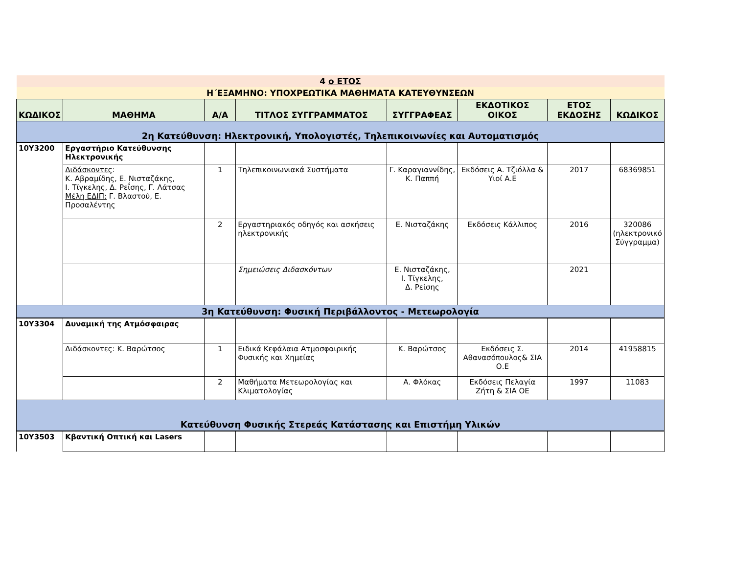| 4 ο ΕΤΟΣ | | | | | | | |
| Η΄ΕΞΑΜΗΝΟ: ΥΠΟΧΡΕΩΤΙΚΑ ΜΑΘΗΜΑΤΑ ΚΑΤΕΥΘΥΝΣΕΩΝ | | | | | | | |
| ΚΩΔΙΚΟΣ | ΜΑΘΗΜΑ | Α/Α | ΤΙΤΛΟΣ ΣΥΓΓΡΑΜΜΑΤΟΣ | ΣΥΓΓΡΑΦΕΑΣ | ΕΚΔΟΤΙΚΟΣ ΟΙΚΟΣ | ΕΤΟΣ ΕΚΔΟΣΗΣ | ΚΩΔΙΚΟΣ |
| 2η Κατεύθυνση: Ηλεκτρονική, Υπολογιστές, Τηλεπικοινωνίες και Αυτοματισμός | | | | | | | |
| 10Υ3200 | Εργαστήριο Κατεύθυνσης Ηλεκτρονικής | | | | | | |
| | Διδάσκοντες : Κ. Αβραμίδης, Ε. Νισταζάκης, Ι. Τίγκελης, Δ. Ρεΐσης, Γ. Λάτσας Μέλη ΕΔΙΠ: Γ. Βλαστού, Ε. Προσαλέντης | 1 | Τηλεπικοινωνιακά Συστήματα | Γ. Καραγιαννίδης, Κ. Παππή | Εκδόσεις Α. Τζιόλλα & Υιοί Α.Ε | 2017 | 68369851 |
| | | 2 | Εργαστηριακός οδηγός και ασκήσεις ηλεκτρονικής | Ε. Νισταζάκης | Εκδόσεις Κάλλιπος | 2016 | 320086 (ηλεκτρονικό Σύγγραμμα) |
| | | | Σημειώσεις Διδασκόντων | Ε. Νισταζάκης, Ι. Τίγκελης, Δ. Ρείσης | | 2021 | |
| 3η Κατεύθυνση: Φυσική Περιβάλλοντος - Μετεωρολογία | | | | | | | |
| 10Υ3304 | Δυναμική της Ατμόσφαιρας | | | | | | |
| | Διδάσκοντες: Κ. Βαρώτσος | 1 | Ειδικά Κεφάλαια Ατμοσφαιρικής Φυσικής και Χημείας | Κ. Βαρώτσος | Εκδόσεις Σ. Αθανασόπουλος& ΣΙΑ Ο.Ε | 2014 | 41958815 |
| | | 2 | Μαθήματα Μετεωρολογίας και Κλιματολογίας | Α. Φλόκας | Εκδόσεις Πελαγία Ζήτη & ΣΙΑ ΟΕ | 1997 | 11083 |
| Κατεύθυνση Φυσικής Στερεάς Κατάστασης και Επιστήμη Υλικών | | | | | | | |
| 10Υ3503 | Κβαντική Οπτική και Lasers | | | | | | |